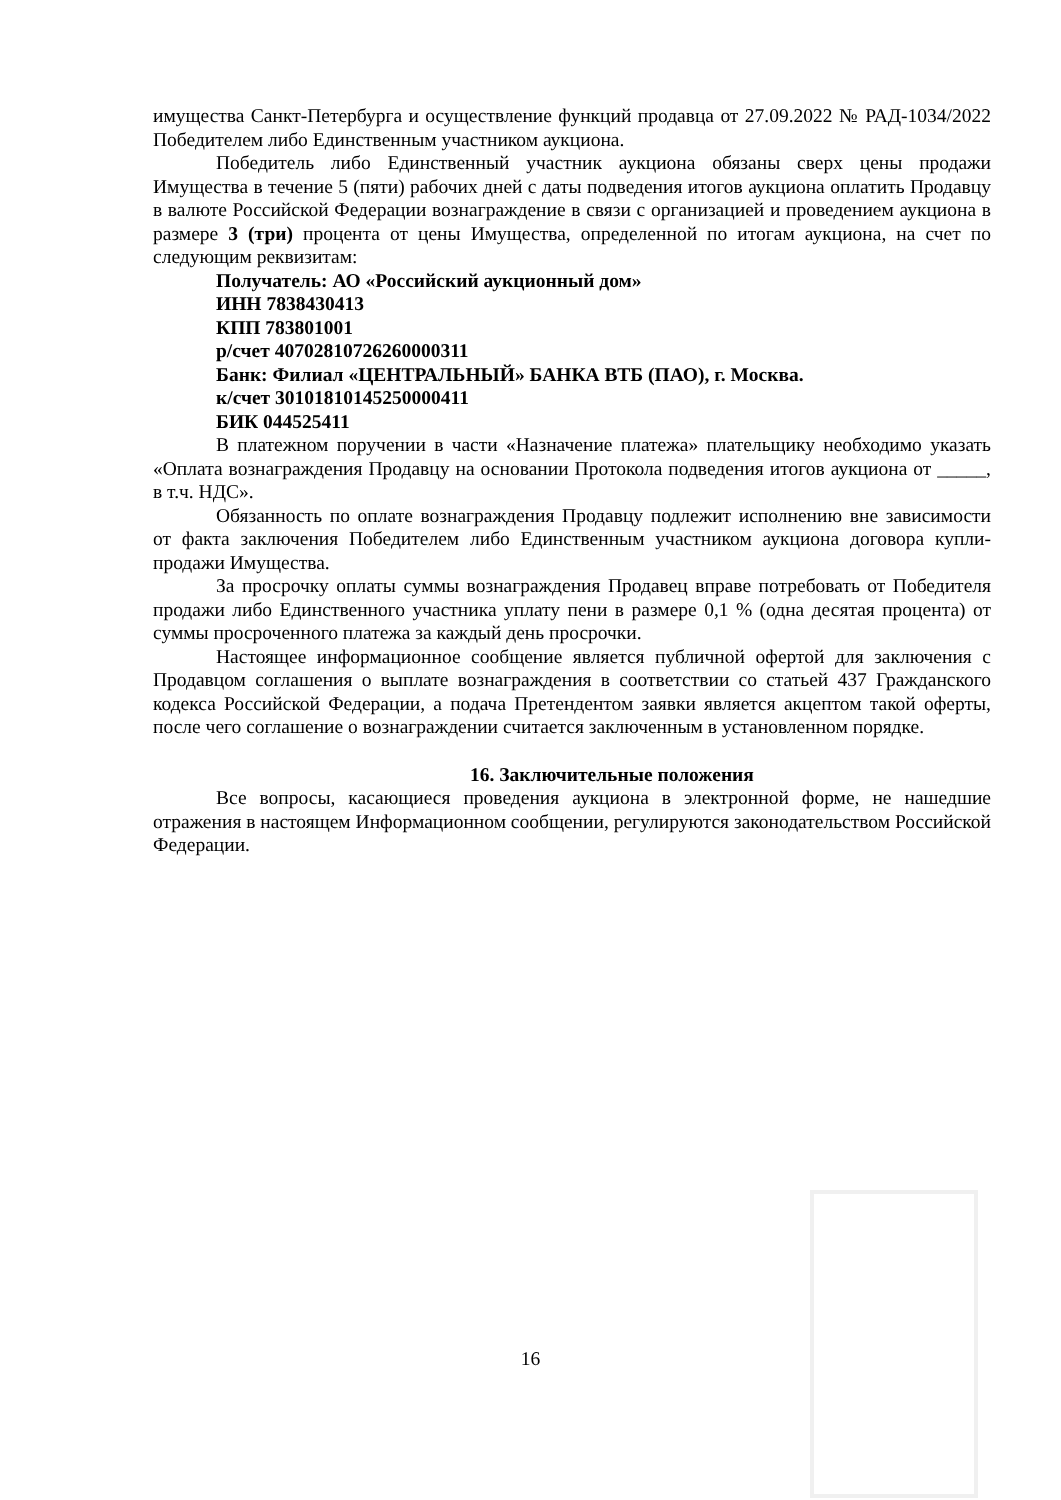имущества Санкт-Петербурга и осуществление функций продавца от 27.09.2022 № РАД-1034/2022 Победителем либо Единственным участником аукциона.
Победитель либо Единственный участник аукциона обязаны сверх цены продажи Имущества в течение 5 (пяти) рабочих дней с даты подведения итогов аукциона оплатить Продавцу в валюте Российской Федерации вознаграждение в связи с организацией и проведением аукциона в размере 3 (три) процента от цены Имущества, определенной по итогам аукциона, на счет по следующим реквизитам:
Получатель: АО «Российский аукционный дом»
ИНН 7838430413
КПП 783801001
р/счет 40702810726260000311
Банк: Филиал «ЦЕНТРАЛЬНЫЙ» БАНКА ВТБ (ПАО), г. Москва.
к/счет 30101810145250000411
БИК 044525411
В платежном поручении в части «Назначение платежа» плательщику необходимо указать «Оплата вознаграждения Продавцу на основании Протокола подведения итогов аукциона от _____, в т.ч. НДС».
Обязанность по оплате вознаграждения Продавцу подлежит исполнению вне зависимости от факта заключения Победителем либо Единственным участником аукциона договора купли-продажи Имущества.
За просрочку оплаты суммы вознаграждения Продавец вправе потребовать от Победителя продажи либо Единственного участника уплату пени в размере 0,1 % (одна десятая процента) от суммы просроченного платежа за каждый день просрочки.
Настоящее информационное сообщение является публичной офертой для заключения с Продавцом соглашения о выплате вознаграждения в соответствии со статьей 437 Гражданского кодекса Российской Федерации, а подача Претендентом заявки является акцептом такой оферты, после чего соглашение о вознаграждении считается заключенным в установленном порядке.
16. Заключительные положения
Все вопросы, касающиеся проведения аукциона в электронной форме, не нашедшие отражения в настоящем Информационном сообщении, регулируются законодательством Российской Федерации.
16